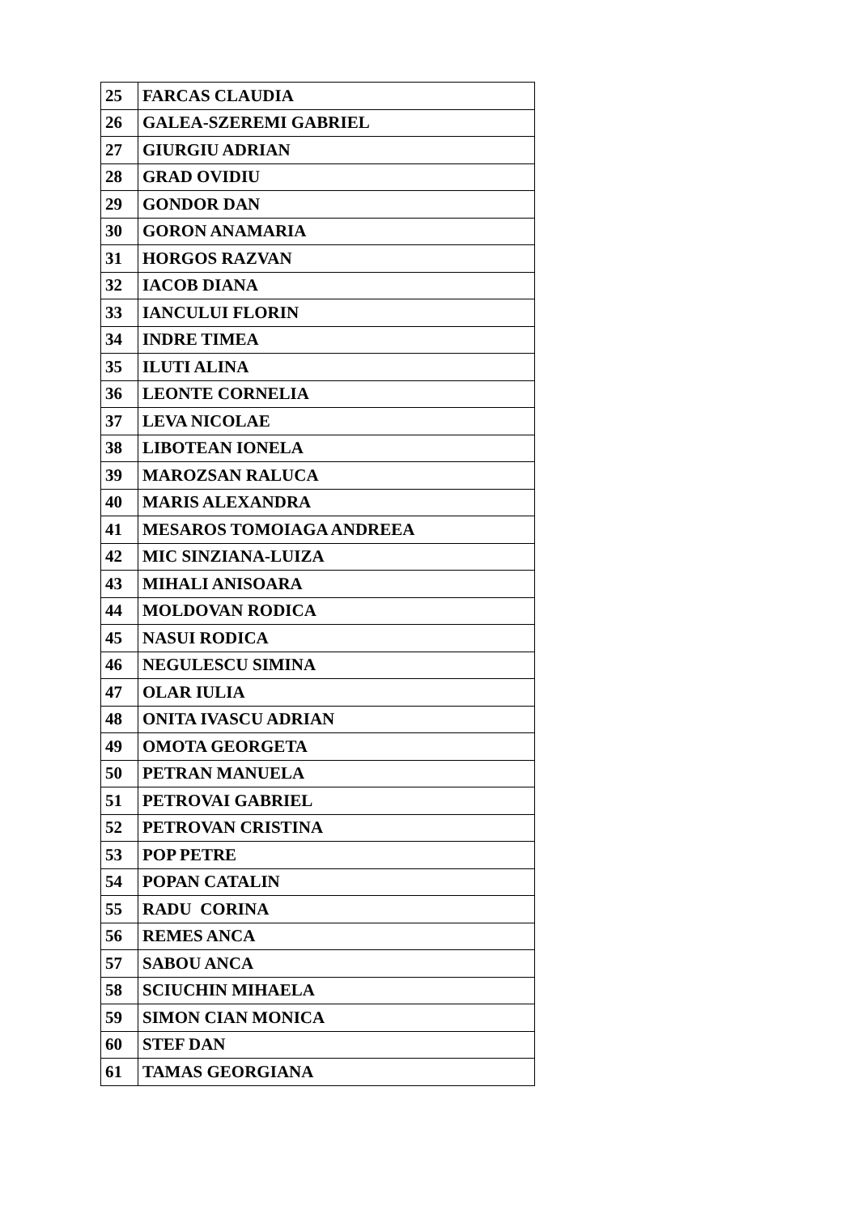| 25 | FARCAS CLAUDIA |
| 26 | GALEA-SZEREMI GABRIEL |
| 27 | GIURGIU ADRIAN |
| 28 | GRAD OVIDIU |
| 29 | GONDOR DAN |
| 30 | GORON ANAMARIA |
| 31 | HORGOS RAZVAN |
| 32 | IACOB DIANA |
| 33 | IANCULUI FLORIN |
| 34 | INDRE TIMEA |
| 35 | ILUTI ALINA |
| 36 | LEONTE CORNELIA |
| 37 | LEVA NICOLAE |
| 38 | LIBOTEAN IONELA |
| 39 | MAROZSAN RALUCA |
| 40 | MARIS ALEXANDRA |
| 41 | MESAROS TOMOIAGA ANDREEA |
| 42 | MIC SINZIANA-LUIZA |
| 43 | MIHALI ANISOARA |
| 44 | MOLDOVAN RODICA |
| 45 | NASUI RODICA |
| 46 | NEGULESCU SIMINA |
| 47 | OLAR IULIA |
| 48 | ONITA IVASCU ADRIAN |
| 49 | OMOTA GEORGETA |
| 50 | PETRAN MANUELA |
| 51 | PETROVAI GABRIEL |
| 52 | PETROVAN CRISTINA |
| 53 | POP PETRE |
| 54 | POPAN CATALIN |
| 55 | RADU CORINA |
| 56 | REMES ANCA |
| 57 | SABOU ANCA |
| 58 | SCIUCHIN MIHAELA |
| 59 | SIMON CIAN MONICA |
| 60 | STEF DAN |
| 61 | TAMAS GEORGIANA |